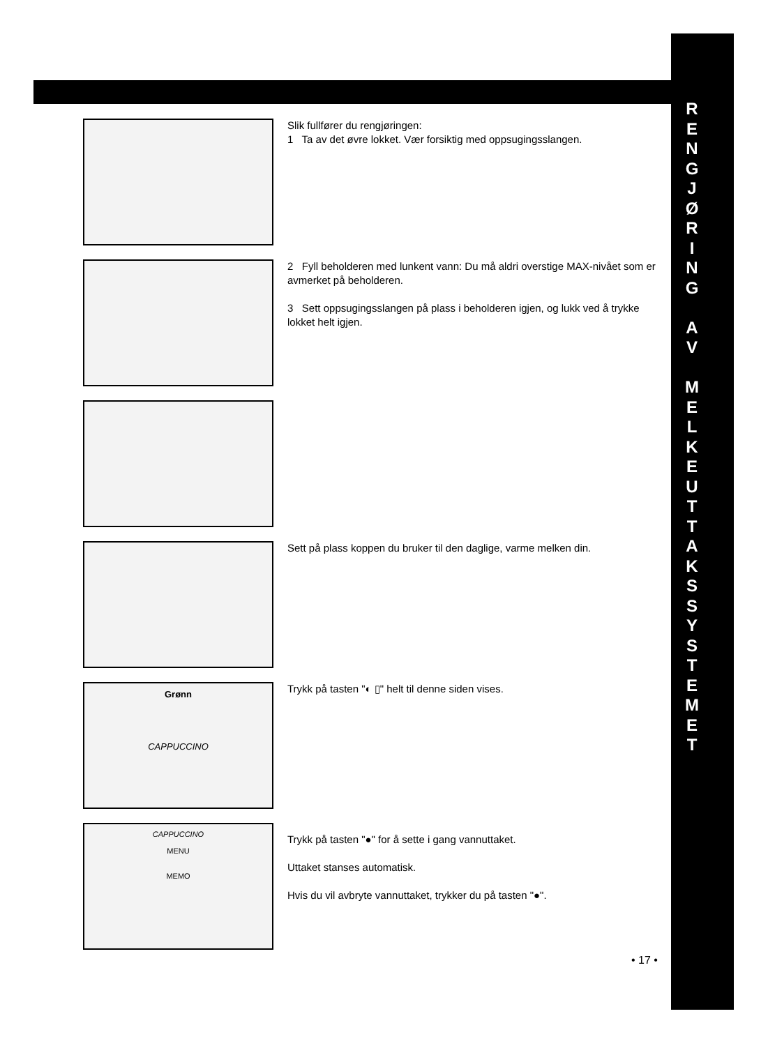R
E
N
G
J
Ø
R
I
N
G
A
V
M
E
L
K
E
U
T
T
A
K
S
S
Y
S
T
E
M
E
T
Slik fullfører du rengjøringen:
1 Ta av det øvre lokket. Vær forsiktig med oppsugingsslangen.
2 Fyll beholderen med lunkent vann: Du må aldri overstige MAX-nivået som er avmerket på beholderen.
3 Sett oppsugingsslangen på plass i beholderen igjen, og lukk ved å trykke lokket helt igjen.
Sett på plass koppen du bruker til den daglige, varme melken din.
Grønn
CAPPUCCINO
Trykk på tasten "◐ ▯" helt til denne siden vises.
CAPPUCCINO
MENU
MEMO
Trykk på tasten "●" for å sette i gang vannuttaket.
Uttaket stanses automatisk.
Hvis du vil avbryte vannuttaket, trykker du på tasten "●".
• 17 •